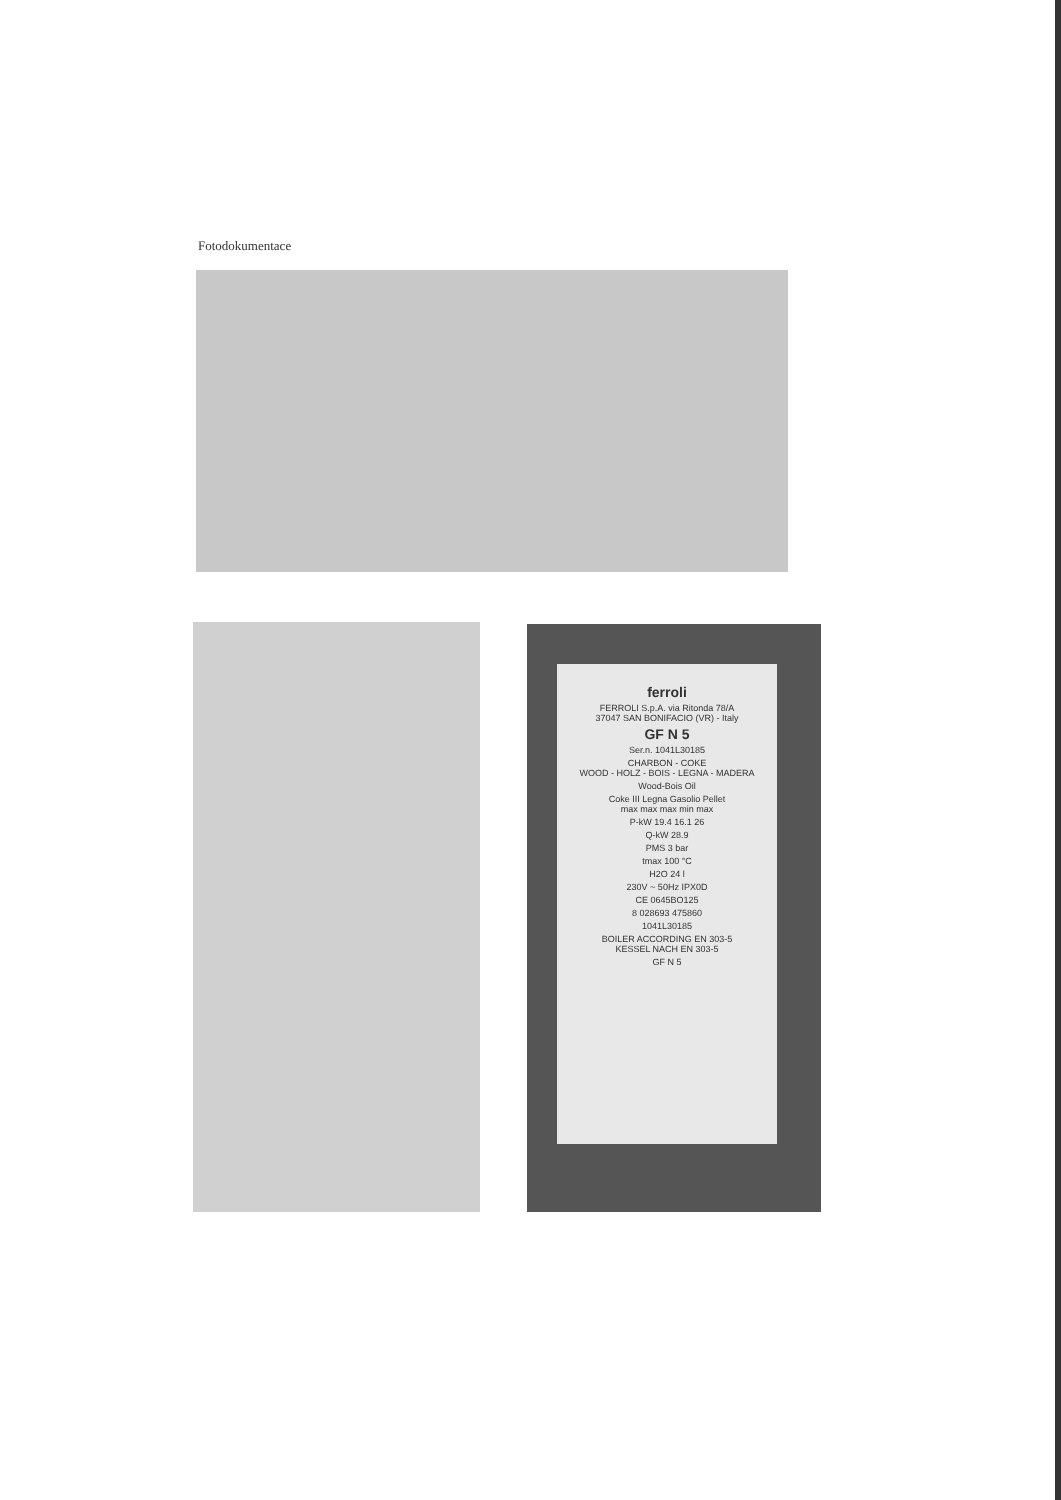Fotodokumentace
ferroli
FERROLI S.p.A. via Ritonda 78/A
37047 SAN BONIFACIO (VR) - Italy
GF N 5
Ser.n. 1041L30185
CHARBON - COKE
WOOD - HOLZ - BOIS - LEGNA - MADERA
Wood-Bois Oil
Coke III Legna Gasolio Pellet
max max max min max
P-kW 19.4 16.1 26
Q-kW 28.9
PMS 3 bar
tmax 100 °C
H2O 24 l
230V ~ 50Hz IPX0D
CE 0645BO125
8 028693 475860
1041L30185
BOILER ACCORDING EN 303-5
KESSEL NACH EN 303-5
GF N 5